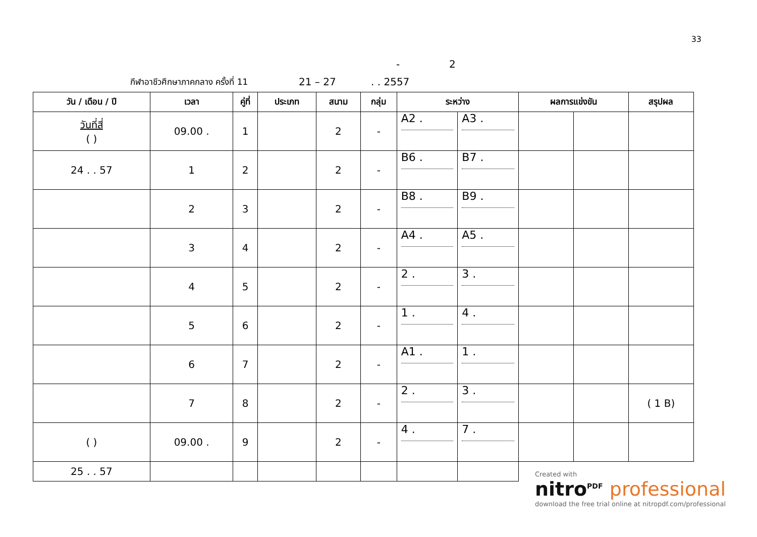33
- 2
กีฬาอาชีวศึกษาภาคกลาง ครั้งที่ 11 21 – 27. . 2557
| วัน / เดือน / ปี | เวลา | คู่ที่ | ประเภท | สนาม | กลุ่ม | ระหว่าง | | ผลการแข่งขัน | | สรุปผล |
| --- | --- | --- | --- | --- | --- | --- | --- | --- | --- | --- |
| วันที่สี่ ( ) | 09.00 . | 1 | | 2 | - | A2 . | A3 . | | | |
| 24 . . 57 | 1 | 2 | | 2 | - | B6 . | B7 . | | | |
| | 2 | 3 | | 2 | - | B8 . | B9 . | | | |
| | 3 | 4 | | 2 | - | A4 . | A5 . | | | |
| | 4 | 5 | | 2 | - | 2 . | 3 . | | | |
| | 5 | 6 | | 2 | - | 1 . | 4 . | | | |
| | 6 | 7 | | 2 | - | A1 . | 1 . | | | |
| | 7 | 8 | | 2 | - | 2 . | 3 . | | | ( 1 B) |
| ( ) | 09.00 . | 9 | | 2 | - | 4 . | 7 . | | | |
| 25 . . 57 | | | | | | | | | | |
Created with
nitro<sup>PDF</sup> professional
download the free trial online at nitropdf.com/professional